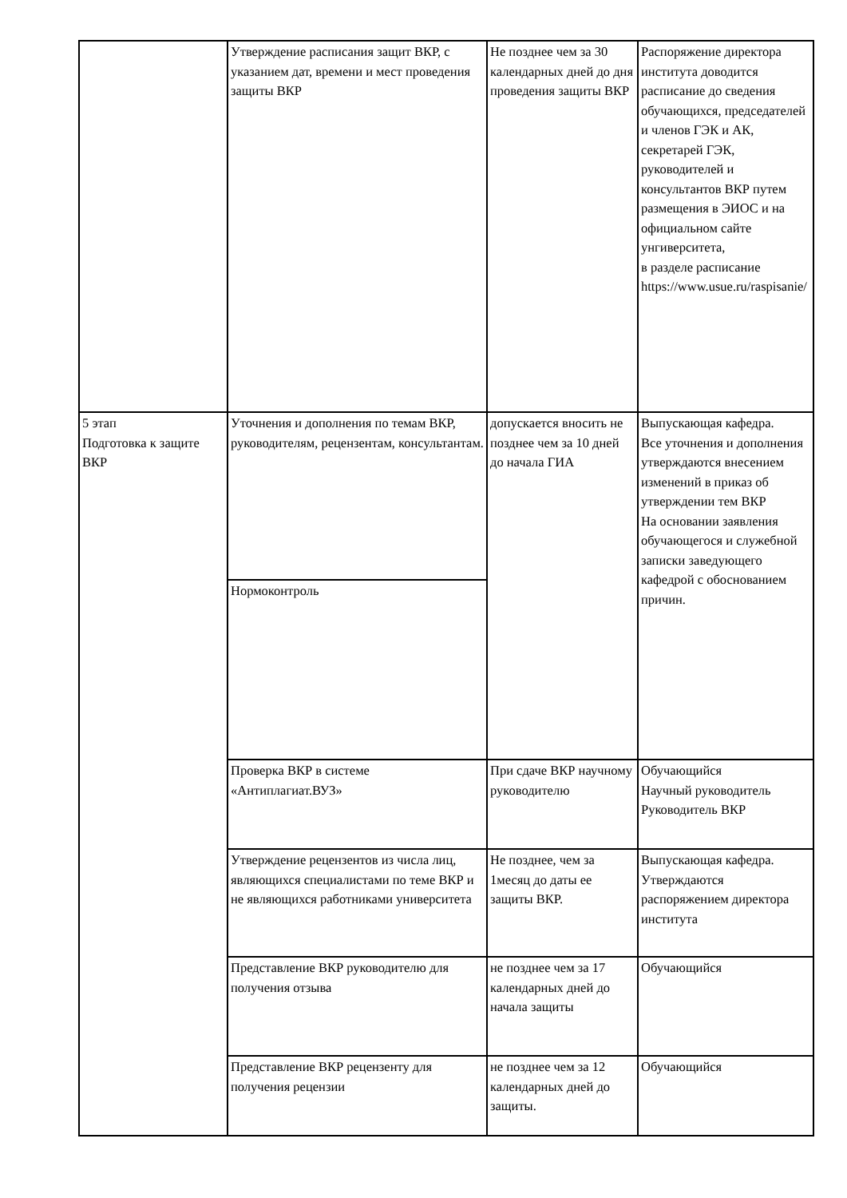| | Утверждение расписания защит ВКР, с указанием дат, времени и мест проведения защиты ВКР | Не позднее чем за 30 календарных дней до дня проведения защиты ВКР | Распоряжение директора института доводится расписание до сведения обучающихся, председателей и членов ГЭК и АК, секретарей ГЭК, руководителей и консультантов ВКР путем размещения в ЭИОС и на официальном сайте унгиверситета, в разделе расписание https://www.usue.ru/raspisanie/ |
| 5 этап Подготовка к защите ВКР | Уточнения и дополнения по темам ВКР, руководителям, рецензентам, консультантам. | допускается вносить не позднее чем за 10 дней до начала ГИА | Выпускающая кафедра. Все уточнения и дополнения утверждаются внесением изменений в приказ об утверждении тем ВКР На основании заявления обучающегося и служебной записки заведующего кафедрой с обоснованием причин. |
| | Нормоконтроль | | |
| | Проверка ВКР в системе «Антиплагиат.ВУЗ» | При сдаче ВКР научному руководителю | Обучающийся Научный руководитель Руководитель ВКР |
| | Утверждение рецензентов из числа лиц, являющихся специалистами по теме ВКР и не являющихся работниками университета | Не позднее, чем за 1месяц до даты ее защиты ВКР. | Выпускающая кафедра. Утверждаются распоряжением директора института |
| | Представление ВКР руководителю для получения отзыва | не позднее чем за 17 календарных дней до начала защиты | Обучающийся |
| | Представление ВКР рецензенту для получения рецензии | не позднее чем за 12 календарных дней до защиты. | Обучающийся |